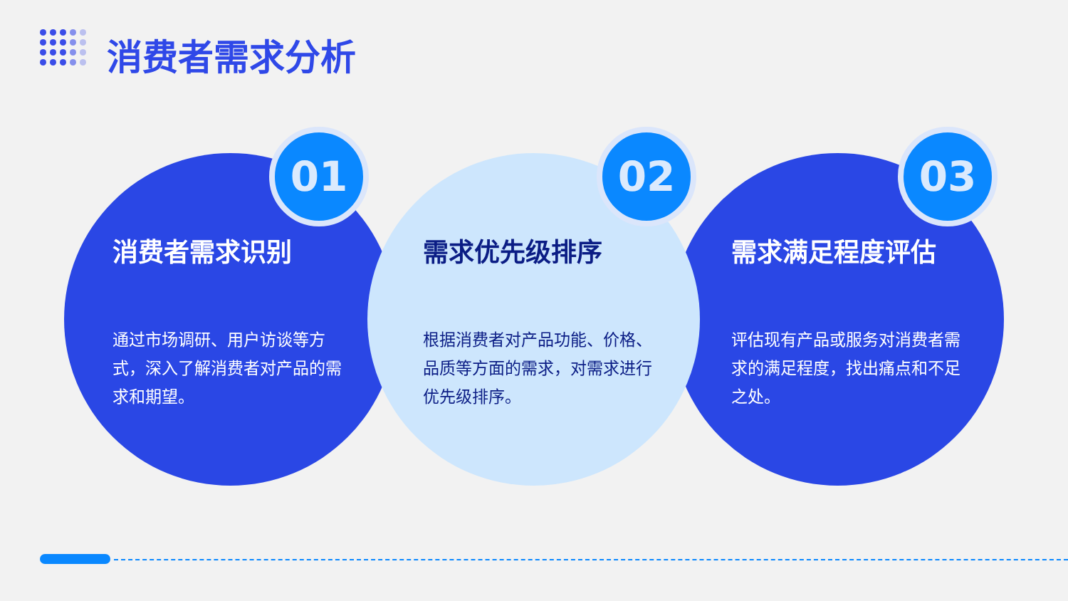消费者需求分析
01 02 03
消费者需求识别
通过市场调研、用户访谈等方式，深入了解消费者对产品的需求和期望。
需求优先级排序
根据消费者对产品功能、价格、品质等方面的需求，对需求进行优先级排序。
需求满足程度评估
评估现有产品或服务对消费者需求的满足程度，找出痛点和不足之处。